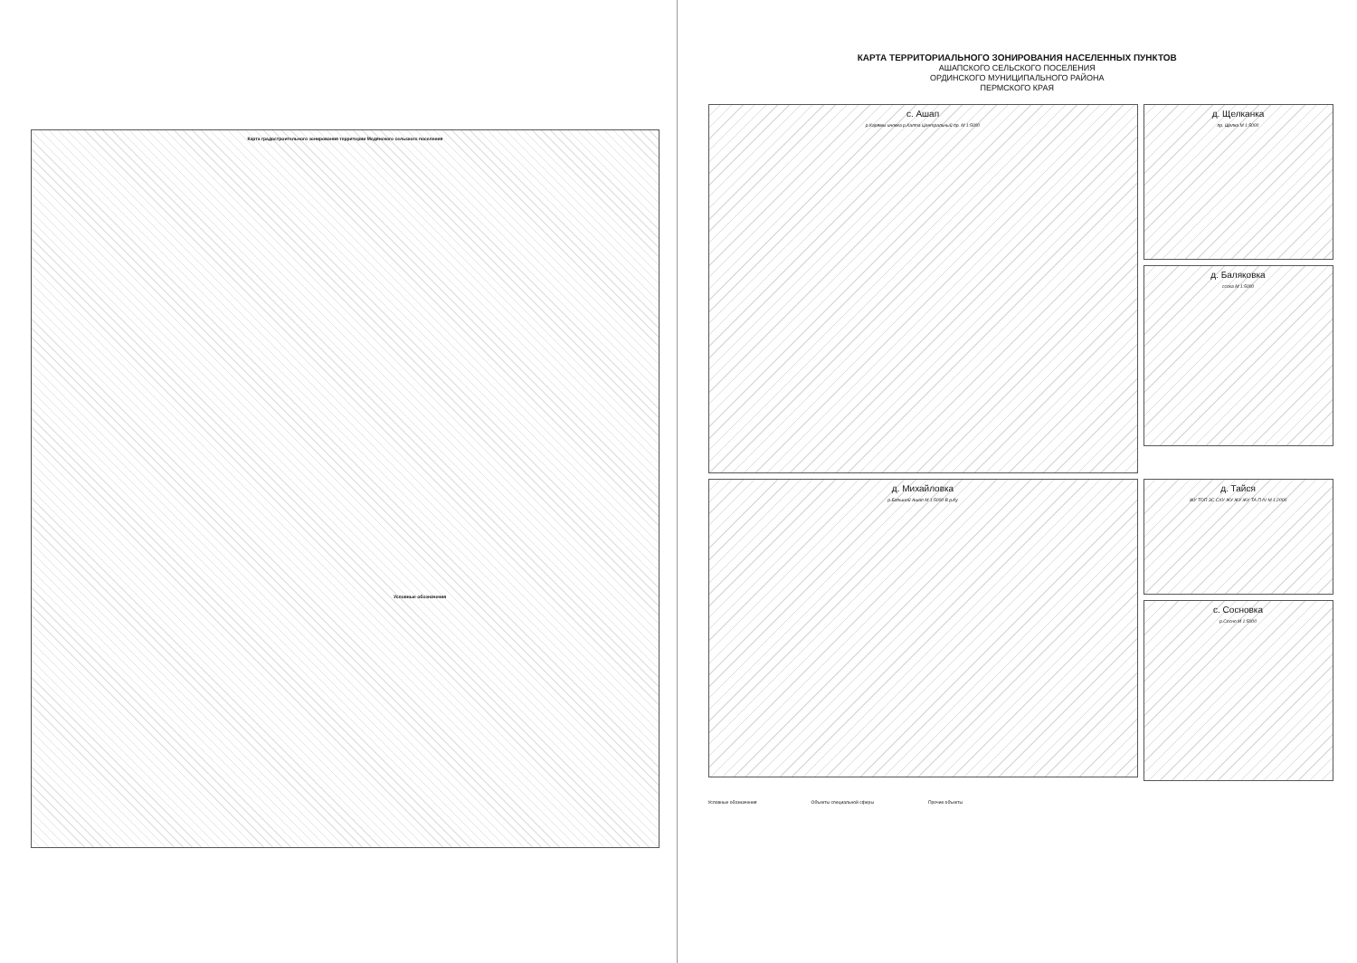Карта градостроительного зонирования территории Медянского сельского поселения
Условные обозначения
КАРТА ТЕРРИТОРИАЛЬНОГО ЗОНИРОВАНИЯ НАСЕЛЕННЫХ ПУНКТОВ
АШАПСКОГО СЕЛЬСКОГО ПОСЕЛЕНИЯ
ОРДИНСКОГО МУНИЦИПАЛЬНОГО РАЙОНА
ПЕРМСКОГО КРАЯ
с. Ашап
р.Карямы инoвка р.Калта Центральный пр. М 1:5000
д. Щелканка
пр. Щелка М 1:5000
д. Баляковка
ссоха М 1:5000
д. Михайловка
р.Большой Ашап М 1:5000 В р.Ку
д. Тайся
ЖУ ТОП ЗС СХУ ЖУ ЖУ ЖУ ТА П IV М 1:2000
с. Сосновка
р.Сосно М 1:5000
Условные обозначения Объекты специальной сферы Прочие объекты